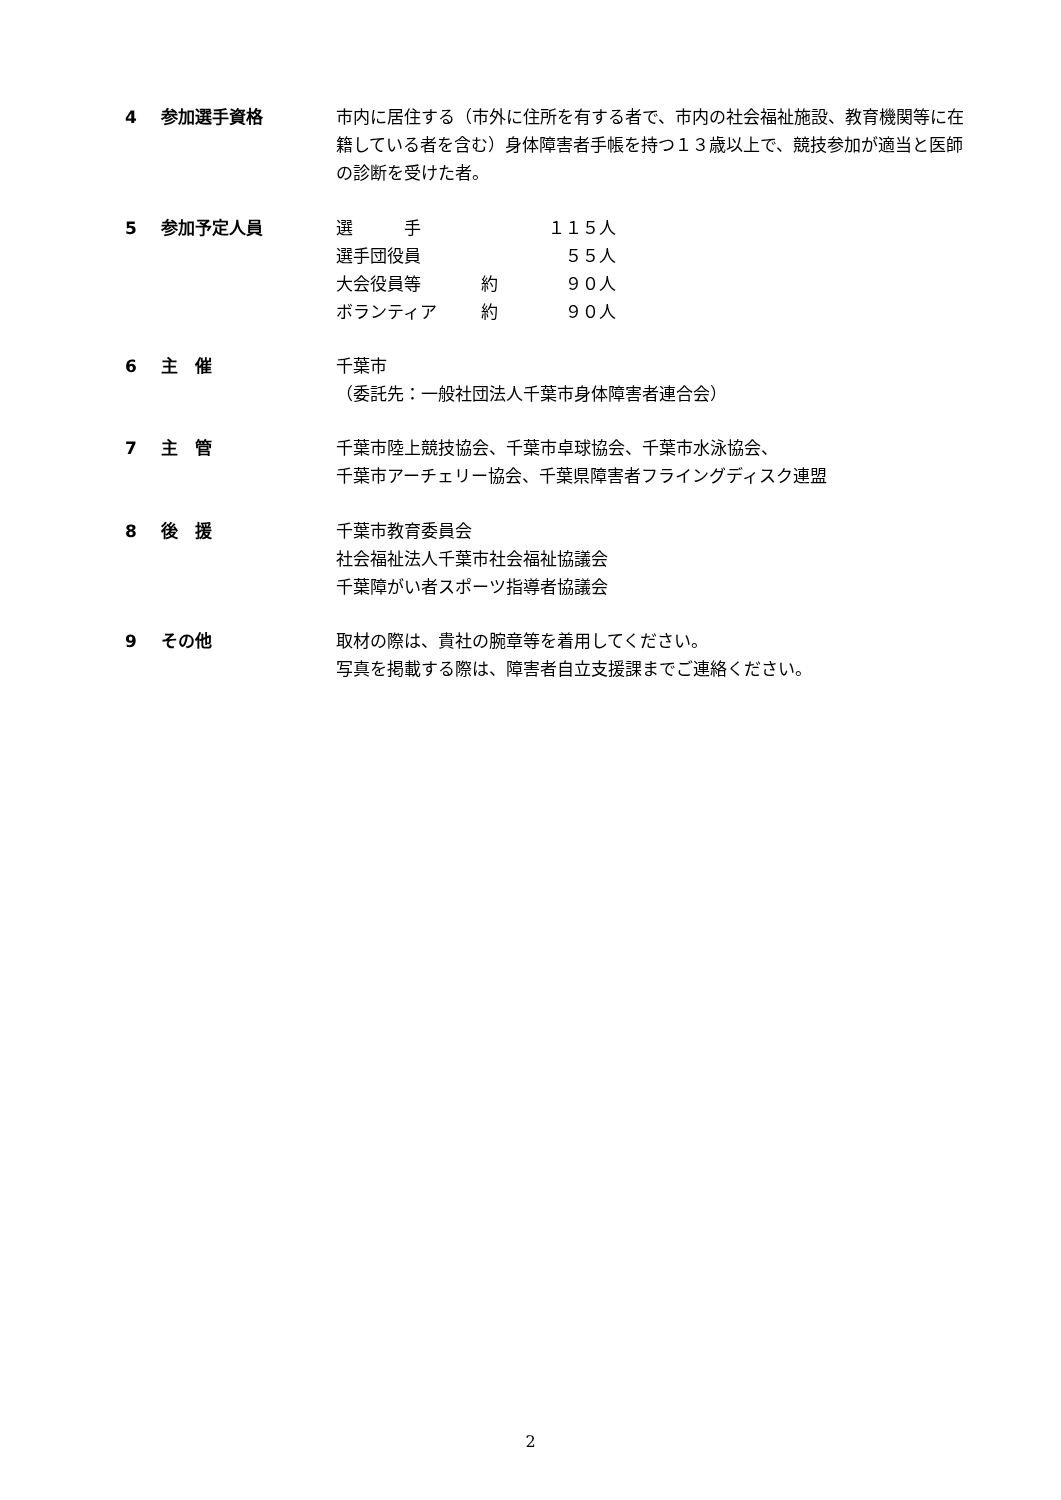4 参加選手資格 市内に居住する（市外に住所を有する者で、市内の社会福祉施設、教育機関等に在籍している者を含む）身体障害者手帳を持つ１３歳以上で、競技参加が適当と医師の診断を受けた者。
5 参加予定人員
| 選 手 | | １１５人 |
| 選手団役員 | | ５５人 |
| 大会役員等 | 約 | ９０人 |
| ボランティア | 約 | ９０人 |
6 主　催 千葉市
（委託先：一般社団法人千葉市身体障害者連合会）
7 主　管 千葉市陸上競技協会、千葉市卓球協会、千葉市水泳協会、
千葉市アーチェリー協会、千葉県障害者フライングディスク連盟
8 後　援 千葉市教育委員会
社会福祉法人千葉市社会福祉協議会
千葉障がい者スポーツ指導者協議会
9 その他 取材の際は、貴社の腕章等を着用してください。
写真を掲載する際は、障害者自立支援課までご連絡ください。
2